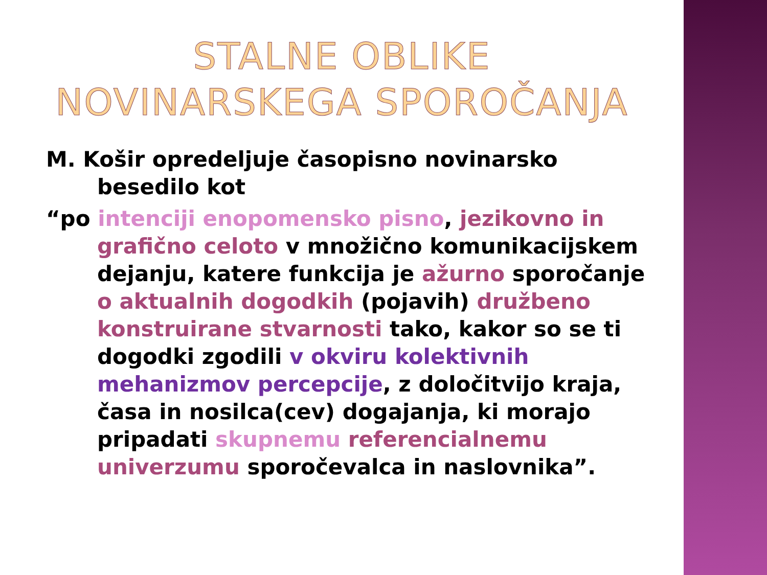STALNE OBLIKE
NOVINARSKEGA SPOROČANJA
M. Košir opredeljuje časopisno novinarsko besedilo kot
“po intenciji enopomensko pisno, jezikovno in grafično celoto v množično komunikacijskem dejanju, katere funkcija je ažurno sporočanje o aktualnih dogodkih (pojavih) družbeno konstruirane stvarnosti tako, kakor so se ti dogodki zgodili v okviru kolektivnih mehanizmov percepcije, z določitvijo kraja, časa in nosilca(cev) dogajanja, ki morajo pripadati skupnemu referencialnemu univerzumu sporočevalca in naslovnika”.